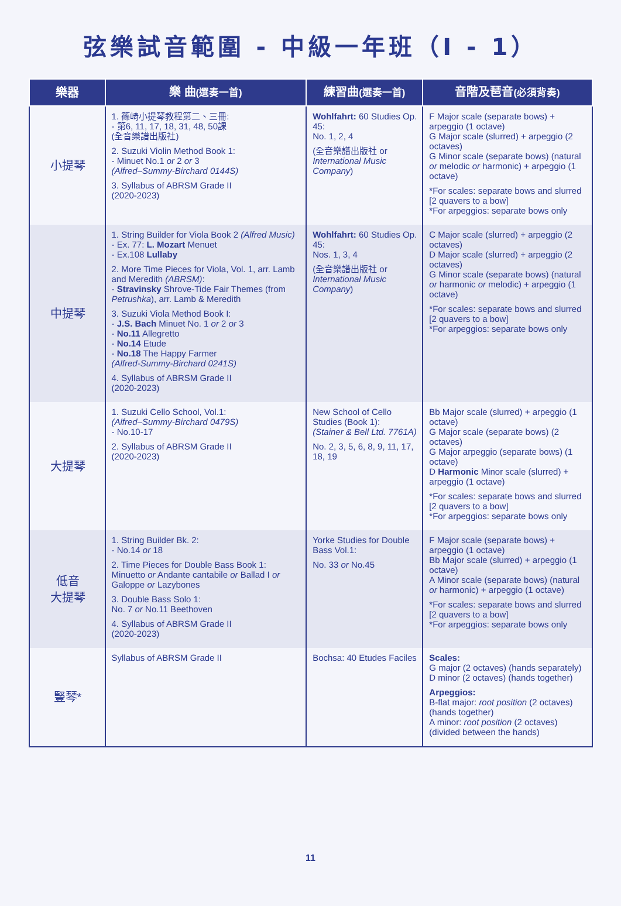弦樂試音範圍 - 中級一年班（I - 1）
| 樂器 | 樂 曲 (選奏一首) | 練習曲 (選奏一首) | 音階及琶音 (必須背奏) |
| --- | --- | --- | --- |
| 小提琴 | 1. 篠崎小提琴教程第二、三冊: - 第6, 11, 17, 18, 31, 48, 50課 (全音樂譜出版社) 2. Suzuki Violin Method Book 1: - Minuet No.1 or 2 or 3 (Alfred–Summy-Birchard 0144S) 3. Syllabus of ABRSM Grade II (2020-2023) | Wohlfahrt: 60 Studies Op. 45: No. 1, 2, 4 (全音樂譜出版社 or International Music Company ) | F Major scale (separate bows) + arpeggio (1 octave) G Major scale (slurred) + arpeggio (2 octaves) G Minor scale (separate bows) (natural or melodic or harmonic) + arpeggio (1 octave) *For scales: separate bows and slurred [2 quavers to a bow] *For arpeggios: separate bows only |
| 中提琴 | 1. String Builder for Viola Book 2 (Alfred Music) - Ex. 77: L. Mozart Menuet - Ex.108 Lullaby 2. More Time Pieces for Viola, Vol. 1, arr. Lamb and Meredith (ABRSM) : - Stravinsky Shrove-Tide Fair Themes (from Petrushka ), arr. Lamb & Meredith 3. Suzuki Viola Method Book I: - J.S. Bach Minuet No. 1 or 2 or 3 - No.11 Allegretto - No.14 Etude - No.18 The Happy Farmer (Alfred-Summy-Birchard 0241S) 4. Syllabus of ABRSM Grade II (2020-2023) | Wohlfahrt: 60 Studies Op. 45: Nos. 1, 3, 4 (全音樂譜出版社 or International Music Company ) | C Major scale (slurred) + arpeggio (2 octaves) D Major scale (slurred) + arpeggio (2 octaves) G Minor scale (separate bows) (natural or harmonic or melodic) + arpeggio (1 octave) *For scales: separate bows and slurred [2 quavers to a bow] *For arpeggios: separate bows only |
| 大提琴 | 1. Suzuki Cello School, Vol.1: (Alfred–Summy-Birchard 0479S) - No.10-17 2. Syllabus of ABRSM Grade II (2020-2023) | New School of Cello Studies (Book 1): (Stainer & Bell Ltd. 7761A) No. 2, 3, 5, 6, 8, 9, 11, 17, 18, 19 | Bb Major scale (slurred) + arpeggio (1 octave) G Major scale (separate bows) (2 octaves) G Major arpeggio (separate bows) (1 octave) D Harmonic Minor scale (slurred) + arpeggio (1 octave) *For scales: separate bows and slurred [2 quavers to a bow] *For arpeggios: separate bows only |
| 低音 大提琴 | 1. String Builder Bk. 2: - No.14 or 18 2. Time Pieces for Double Bass Book 1: Minuetto or Andante cantabile or Ballad I or Galoppe or Lazybones 3. Double Bass Solo 1: No. 7 or No.11 Beethoven 4. Syllabus of ABRSM Grade II (2020-2023) | Yorke Studies for Double Bass Vol.1: No. 33 or No.45 | F Major scale (separate bows) + arpeggio (1 octave) Bb Major scale (slurred) + arpeggio (1 octave) A Minor scale (separate bows) (natural or harmonic) + arpeggio (1 octave) *For scales: separate bows and slurred [2 quavers to a bow] *For arpeggios: separate bows only |
| 豎琴* | Syllabus of ABRSM Grade II | Bochsa: 40 Etudes Faciles | Scales: G major (2 octaves) (hands separately) D minor (2 octaves) (hands together) Arpeggios: B-flat major: root position (2 octaves) (hands together) A minor: root position (2 octaves) (divided between the hands) |
11